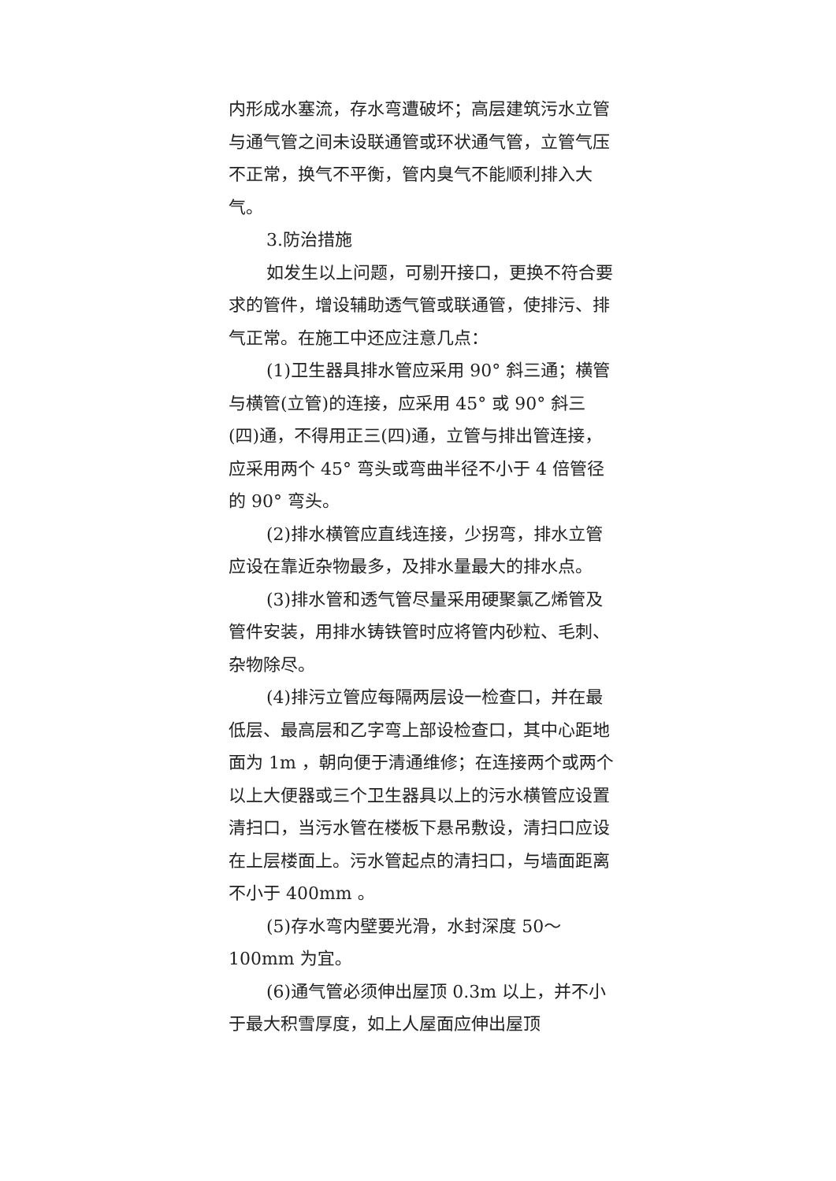内形成水塞流，存水弯遭破坏；高层建筑污水立管与通气管之间未设联通管或环状通气管，立管气压不正常，换气不平衡，管内臭气不能顺利排入大气。
3.防治措施
如发生以上问题，可剔开接口，更换不符合要求的管件，增设辅助透气管或联通管，使排污、排气正常。在施工中还应注意几点：
(1)卫生器具排水管应采用 90° 斜三通；横管与横管(立管)的连接，应采用 45° 或 90° 斜三(四)通，不得用正三(四)通，立管与排出管连接，应采用两个 45° 弯头或弯曲半径不小于 4 倍管径的 90° 弯头。
(2)排水横管应直线连接，少拐弯，排水立管应设在靠近杂物最多，及排水量最大的排水点。
(3)排水管和透气管尽量采用硬聚氯乙烯管及管件安装，用排水铸铁管时应将管内砂粒、毛刺、杂物除尽。
(4)排污立管应每隔两层设一检查口，并在最低层、最高层和乙字弯上部设检查口，其中心距地面为 1m ，朝向便于清通维修；在连接两个或两个以上大便器或三个卫生器具以上的污水横管应设置清扫口，当污水管在楼板下悬吊敷设，清扫口应设在上层楼面上。污水管起点的清扫口，与墙面距离不小于 400mm 。
(5)存水弯内壁要光滑，水封深度 50～100mm 为宜。
(6)通气管必须伸出屋顶 0.3m 以上，并不小于最大积雪厚度，如上人屋面应伸出屋顶